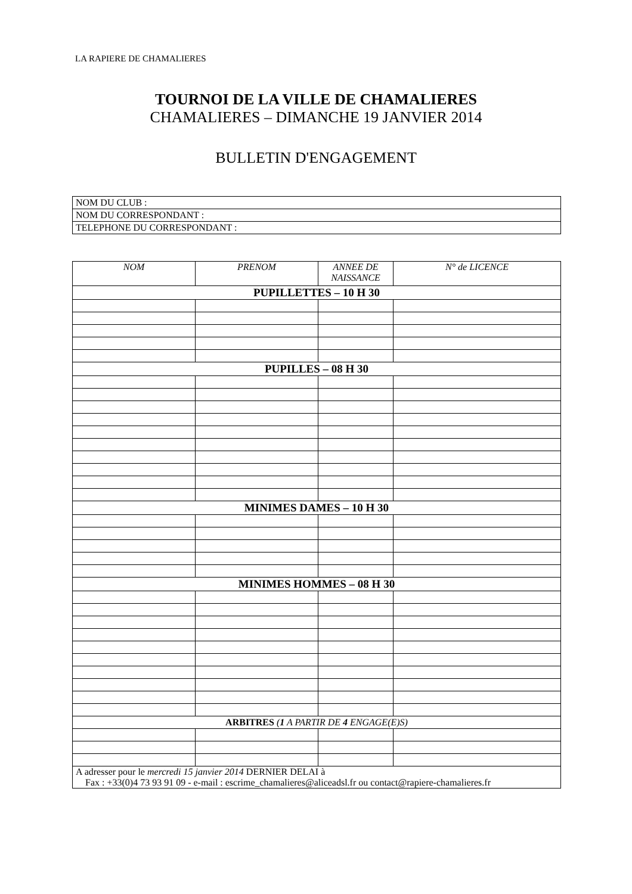LA RAPIERE DE CHAMALIERES
TOURNOI DE LA VILLE DE CHAMALIERES
CHAMALIERES – DIMANCHE 19 JANVIER 2014
BULLETIN D'ENGAGEMENT
| NOM DU CLUB : |
| NOM DU CORRESPONDANT : |
| TELEPHONE DU CORRESPONDANT : |
| NOM | PRENOM | ANNEE DE NAISSANCE | N° de LICENCE |
| --- | --- | --- | --- |
| PUPILLETTES – 10 H 30 | | | |
| PUPILLES – 08 H 30 | | | |
| MINIMES DAMES – 10 H 30 | | | |
| MINIMES HOMMES – 08 H 30 | | | |
| ARBITRES ( 1 A PARTIR DE 4 ENGAGE(E)S) | | | |
| A adresser pour le mercredi 15 janvier 2014 DERNIER DELAI à Fax : +33(0)4 73 93 91 09 - e-mail : escrime_chamalieres@aliceadsl.fr ou contact@rapiere-chamalieres.fr | | | |